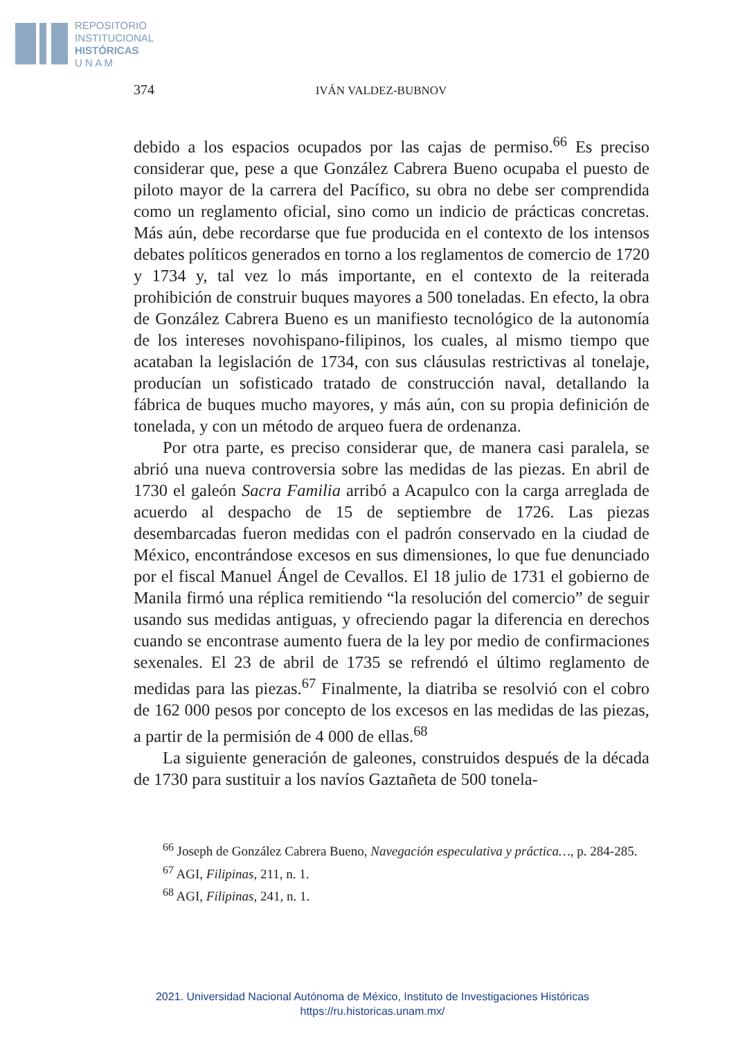REPOSITORIO
INSTITUCIONAL
HISTÓRICAS
U N A M
374 IVÁN VALDEZ-BUBNOV
debido a los espacios ocupados por las cajas de permiso.<sup>66</sup> Es preciso considerar que, pese a que González Cabrera Bueno ocupaba el puesto de piloto mayor de la carrera del Pacífico, su obra no debe ser comprendida como un reglamento oficial, sino como un indicio de prácticas concretas. Más aún, debe recordarse que fue producida en el contexto de los intensos debates políticos generados en torno a los reglamentos de comercio de 1720 y 1734 y, tal vez lo más importante, en el contexto de la reiterada prohibición de construir buques mayores a 500 toneladas. En efecto, la obra de González Cabrera Bueno es un manifiesto tecnológico de la autonomía de los intereses novohispano-filipinos, los cuales, al mismo tiempo que acataban la legislación de 1734, con sus cláusulas restrictivas al tonelaje, producían un sofisticado tratado de construcción naval, detallando la fábrica de buques mucho mayores, y más aún, con su propia definición de tonelada, y con un método de arqueo fuera de ordenanza.
Por otra parte, es preciso considerar que, de manera casi paralela, se abrió una nueva controversia sobre las medidas de las piezas. En abril de 1730 el galeón Sacra Familia arribó a Acapulco con la carga arreglada de acuerdo al despacho de 15 de septiembre de 1726. Las piezas desembarcadas fueron medidas con el padrón conservado en la ciudad de México, encontrándose excesos en sus dimensiones, lo que fue denunciado por el fiscal Manuel Ángel de Cevallos. El 18 julio de 1731 el gobierno de Manila firmó una réplica remitiendo “la resolución del comercio” de seguir usando sus medidas antiguas, y ofreciendo pagar la diferencia en derechos cuando se encontrase aumento fuera de la ley por medio de confirmaciones sexenales. El 23 de abril de 1735 se refrendó el último reglamento de medidas para las piezas.<sup>67</sup> Finalmente, la diatriba se resolvió con el cobro de 162 000 pesos por concepto de los excesos en las medidas de las piezas, a partir de la permisión de 4 000 de ellas.<sup>68</sup>
La siguiente generación de galeones, construidos después de la década de 1730 para sustituir a los navíos Gaztañeta de 500 tonela-
<sup>66</sup> Joseph de González Cabrera Bueno, Navegación especulativa y práctica…, p. 284-285.
<sup>67</sup> AGI, Filipinas, 211, n. 1.
<sup>68</sup> AGI, Filipinas, 241, n. 1.
2021. Universidad Nacional Autónoma de México, Instituto de Investigaciones Históricas
https://ru.historicas.unam.mx/